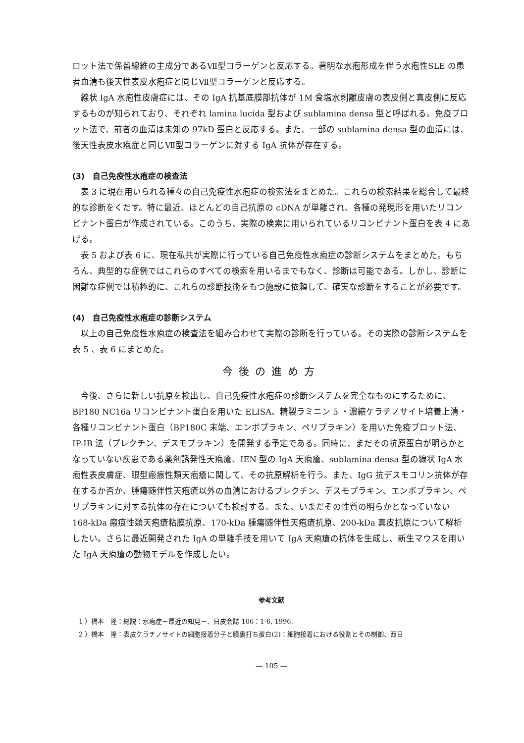ロット法で係留線維の主成分であるⅦ型コラーゲンと反応する。著明な水疱形成を伴う水疱性SLE の患者血清も後天性表皮水疱症と同じⅦ型コラーゲンと反応する。
線状 IgA 水疱性皮膚症には、その IgA 抗基底膜部抗体が 1M 食塩水剥離皮膚の表皮側と真皮側に反応するものが知られており、それぞれ lamina lucida 型および sublamina densa 型と呼ばれる。免疫ブロット法で、前者の血清は未知の 97kD 蛋白と反応する。また、一部の sublamina densa 型の血清には、後天性表皮水疱症と同じⅦ型コラーゲンに対する IgA 抗体が存在する。
(3)　自己免疫性水疱症の検査法
表 3 に現在用いられる種々の自己免疫性水疱症の検索法をまとめた。これらの検索結果を総合して最終的な診断をくだす。特に最近、ほとんどの自己抗原の cDNA が単離され、各種の発現形を用いたリコンビナント蛋白が作成されている。このうち、実際の検索に用いられているリコンビナント蛋白を表 4 にあげる。
表 5 および表 6 に、現在私共が実際に行っている自己免疫性水疱症の診断システムをまとめた。もちろん、典型的な症例ではこれらのすべての検索を用いるまでもなく、診断は可能である。しかし、診断に困難な症例では積極的に、これらの診断技術をもつ施設に依頼して、確実な診断をすることが必要です。
(4)　自己免疫性水疱症の診断システム
以上の自己免疫性水疱症の検査法を組み合わせて実際の診断を行っている。その実際の診断システムを表 5 、表 6 にまとめた。
今後の進め方
今後、さらに新しい抗原を検出し、自己免疫性水疱症の診断システムを完全なものにするために、BP180 NC16a リコンビナント蛋白を用いた ELISA、精製ラミニン 5 ・濃縮ケラチノサイト培養上清・各種リコンビナント蛋白（BP180C 末端、エンボプラキン、ペリプラキン）を用いた免疫ブロット法、IP-IB 法（プレクチン、デスモプラキン）を開発する予定である。同時に、まだその抗原蛋白が明らかとなっていない疾患である薬剤誘発性天疱瘡、IEN 型の IgA 天疱瘡、sublamina densa 型の線状 IgA 水疱性表皮膚症、眼型瘢痕性類天疱瘡に関して、その抗原解析を行う。また、IgG 抗デスモコリン抗体が存在するか否か、腫瘍随伴性天疱瘡以外の血清におけるプレクチン、デスモプラキン、エンボプラキン、ペリプラキンに対する抗体の存在についても検討する。また、いまだその性質の明らかとなっていない 168-kDa 瘢痕性類天疱瘡粘膜抗原、170-kDa 腫瘍随伴性天疱瘡抗原、200-kDa 真皮抗原について解析したい。さらに最近開発された IgA の単離手技を用いて IgA 天疱瘡の抗体を生成し、新生マウスを用いた IgA 天疱瘡の動物モデルを作成したい。
参考文献
1 ）橋本　隆：総説：水疱症－最近の知見－、日皮会誌 106：1-6, 1996.
2 ）橋本　隆：表皮ケラチノサイトの細胞接着分子と膜裏打ち蛋白(2)：細胞接着における役割とその制御、西日
— 105 —